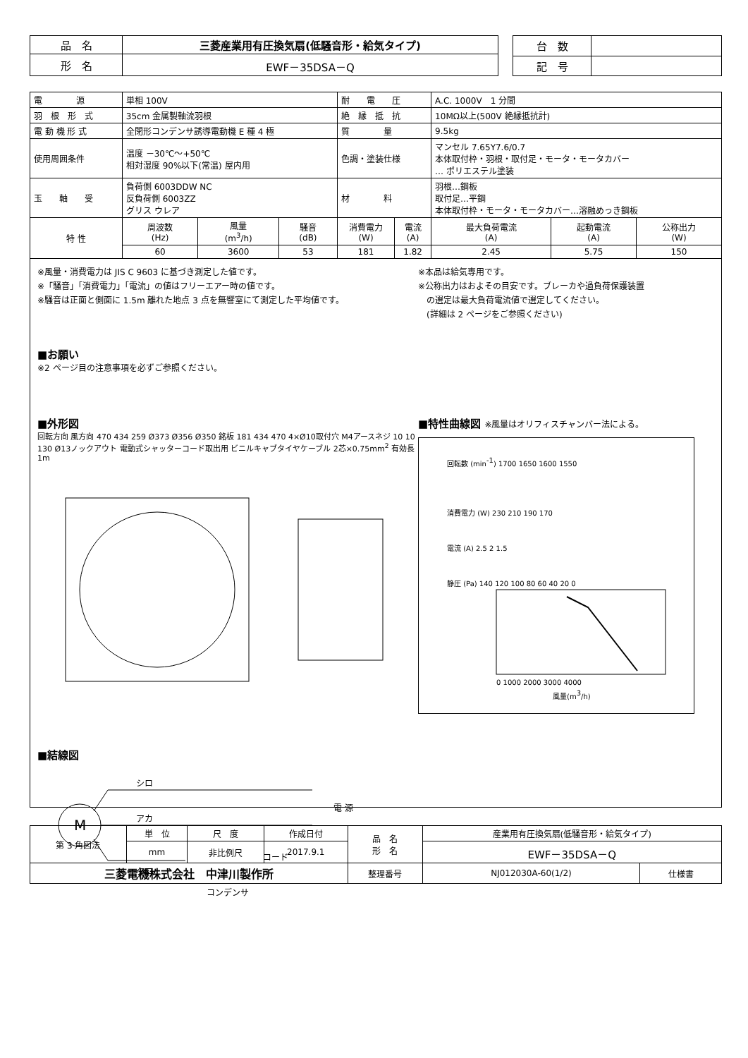| 品 名 | 三菱産業用有圧換気扇(低騒音形・給気タイプ) |
| 形 名 | EWF－35DSA－Q |
| 台 数 | |
| 記 号 | |
| 電 源 | 単相 100V | | | 耐 電 圧 | | A.C. 1000V 1 分間 | | |
| 羽 根 形 式 | 35cm 金属製軸流羽根 | | | 絶 縁 抵 抗 | | 10MΩ以上(500V 絶縁抵抗計) | | |
| 電 動 機 形 式 | 全閉形コンデンサ誘導電動機 E 種 4 極 | | | 質 量 | | 9.5kg | | |
| 使用周囲条件 | 温度 －30℃～+50℃ 相対湿度 90%以下(常温) 屋内用 | | | 色調・塗装仕様 | | マンセル 7.65Y7.6/0.7 本体取付枠・羽根・取付足・モータ・モータカバー … ポリエステル塗装 | | |
| 玉 軸 受 | 負荷側 6003DDW NC 反負荷側 6003ZZ グリス ウレア | | | 材 料 | | 羽根…鋼板 取付足…平鋼 本体取付枠・モータ・モータカバー…溶融めっき鋼板 | | |
| 特 性 | 周波数 (Hz) | 風量 (m<sup>3</sup>/h) | 騒音 (dB) | 消費電力 (W) | 電流 (A) | 最大負荷電流 (A) | 起動電流 (A) | 公称出力 (W) |
| | 60 | 3600 | 53 | 181 | 1.82 | 2.45 | 5.75 | 150 |
※風量・消費電力は JIS C 9603 に基づき測定した値です。
※「騒音」「消費電力」「電流」の値はフリーエアー時の値です。
※騒音は正面と側面に 1.5m 離れた地点 3 点を無響室にて測定した平均値です。
※本品は給気専用です。
※公称出力はおよその目安です。ブレーカや過負荷保護装置
　の選定は最大負荷電流値で選定してください。
　(詳細は 2 ページをご参照ください)
■お願い
※2 ページ目の注意事項を必ずご参照ください。
■外形図
回転方向 風方向 470 434 259 Ø373 Ø356 Ø350 銘板 181 434 470 4×Ø10取付穴 M4アースネジ 10 10 130 Ø13ノックアウト 電動式シャッターコード取出用 ビニルキャブタイヤケーブル 2芯×0.75mm<sup>2</sup> 有効長1m
■結線図
M
シロ
アカ
クロ
電 源
コード
コンデンサ
■特性曲線図 ※風量はオリフィスチャンバー法による。
回転数 (min-1) 1700 1650 1600 1550
消費電力 (W) 230 210 190 170
電流 (A) 2.5 2 1.5
静圧 (Pa) 140 120 100 80 60 40 20 0
0 1000 2000 3000 4000
風量(m3/h)
| 第 3 角図法 | 単 位 | 尺 度 | 作成日付 | 品 名 形 名 | 産業用有圧換気扇(低騒音形・給気タイプ) | |
| | mm | 非比例尺 | 2017.9.1 | | EWF－35DSA－Q | |
| 三菱電機株式会社 中津川製作所 | | | | 整理番号 | NJ012030A-60(1/2) | 仕様書 |